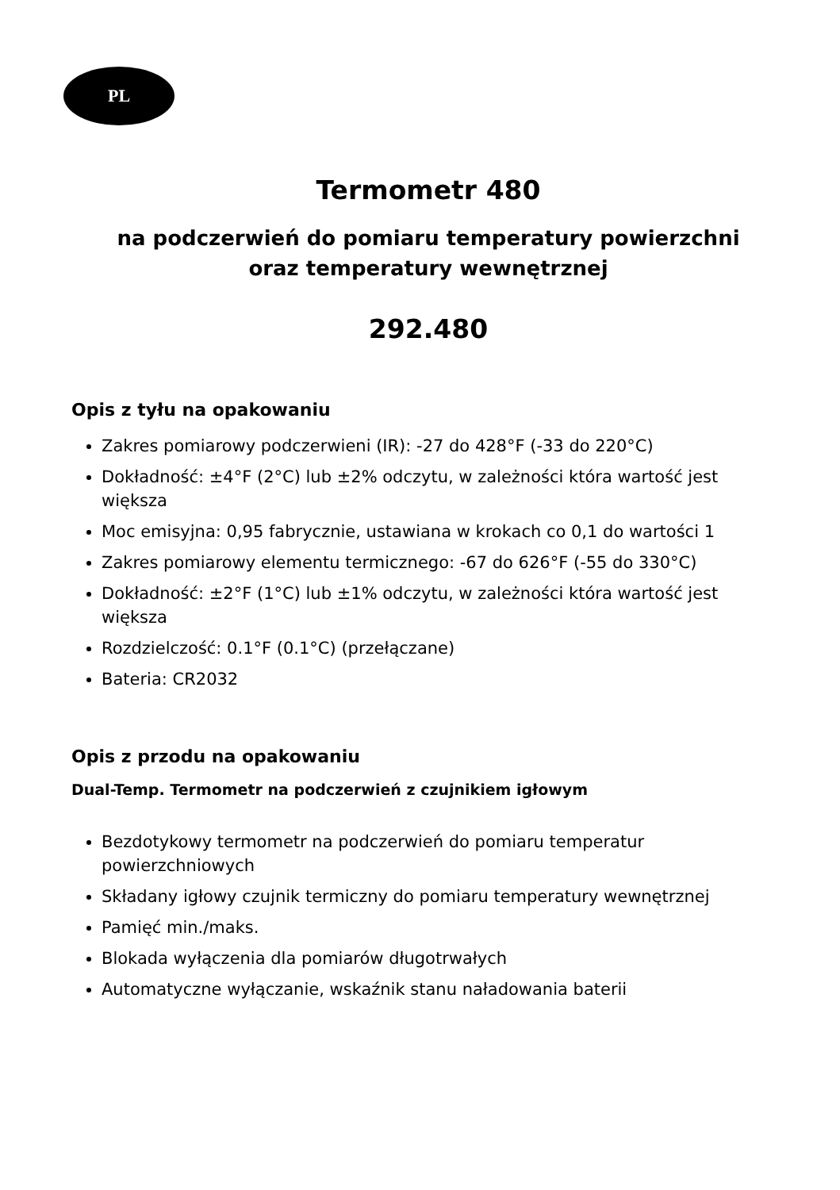PL
Termometr 480
na podczerwień do pomiaru temperatury powierzchni
oraz temperatury wewnętrznej
292.480
Opis z tyłu na opakowaniu
Zakres pomiarowy podczerwieni (IR): -27 do 428°F (-33 do 220°C)
Dokładność: ±4°F (2°C) lub ±2% odczytu, w zależności która wartość jest większa
Moc emisyjna: 0,95 fabrycznie, ustawiana w krokach co 0,1 do wartości 1
Zakres pomiarowy elementu termicznego: -67 do 626°F (-55 do 330°C)
Dokładność: ±2°F (1°C) lub ±1% odczytu, w zależności która wartość jest większa
Rozdzielczość: 0.1°F (0.1°C) (przełączane)
Bateria: CR2032
Opis z przodu na opakowaniu
Dual-Temp. Termometr na podczerwień z czujnikiem igłowym
Bezdotykowy termometr na podczerwień do pomiaru temperatur powierzchniowych
Składany igłowy czujnik termiczny do pomiaru temperatury wewnętrznej
Pamięć min./maks.
Blokada wyłączenia dla pomiarów długotrwałych
Automatyczne wyłączanie, wskaźnik stanu naładowania baterii